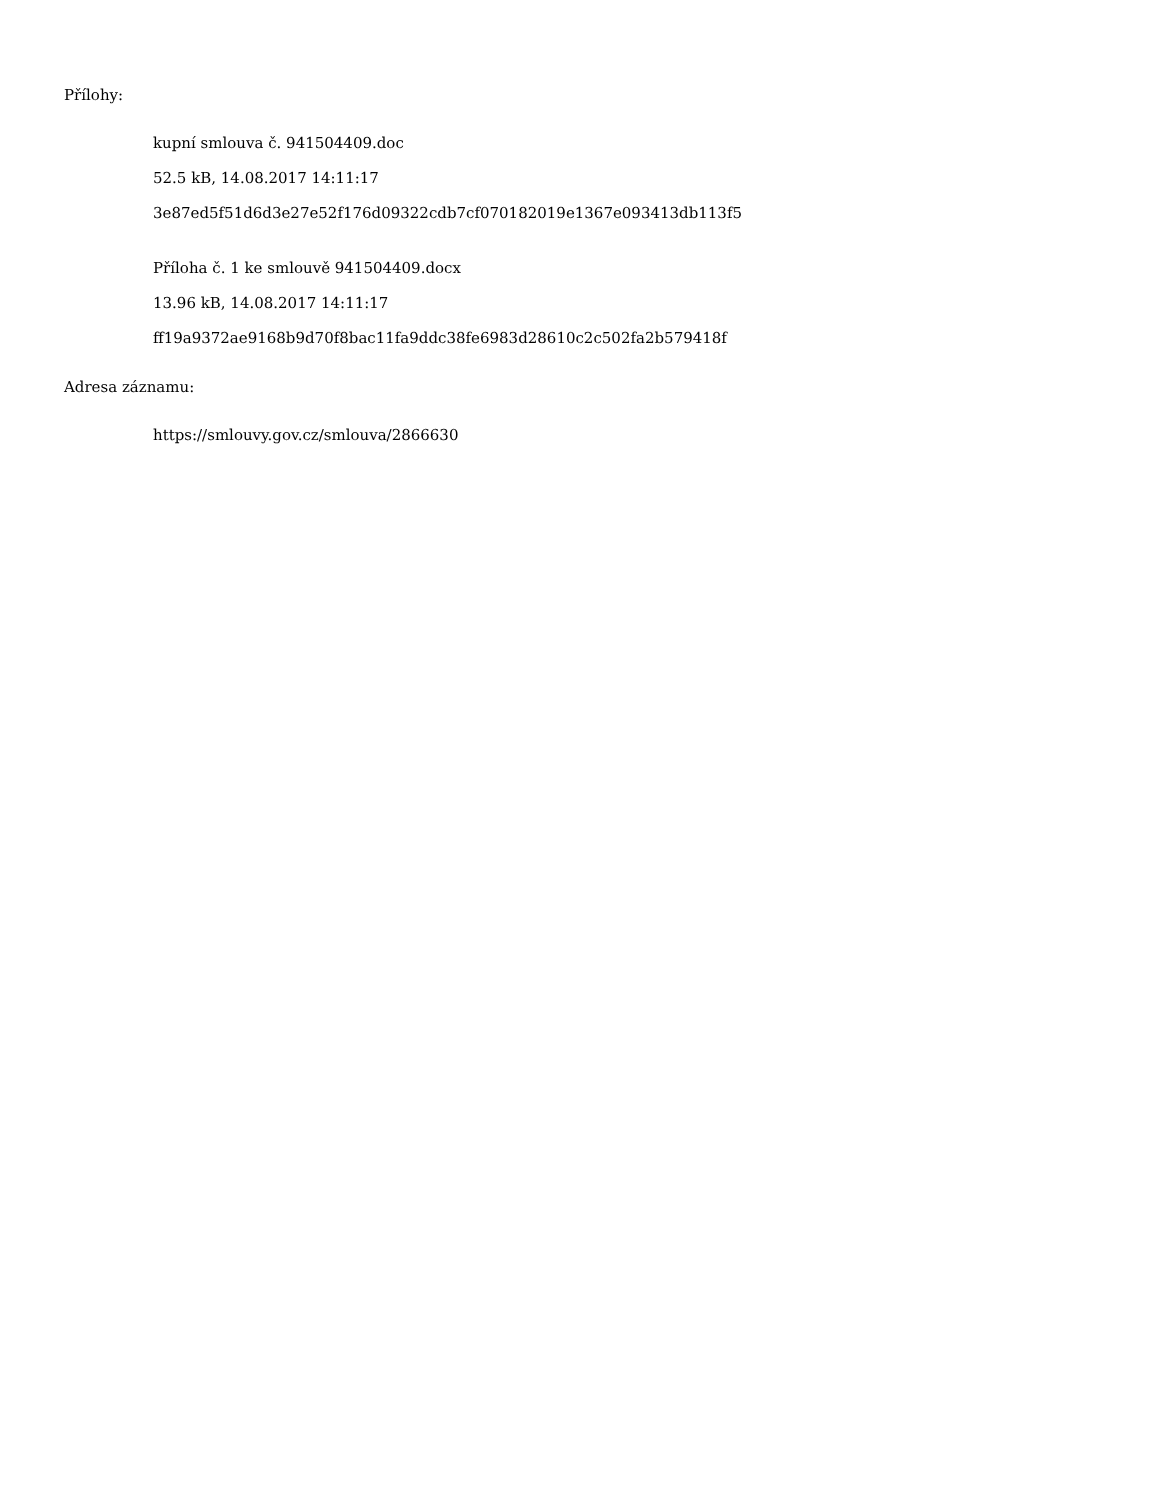Přílohy:
kupní smlouva č. 941504409.doc
52.5 kB, 14.08.2017 14:11:17
3e87ed5f51d6d3e27e52f176d09322cdb7cf070182019e1367e093413db113f5
Příloha č. 1 ke smlouvě 941504409.docx
13.96 kB, 14.08.2017 14:11:17
ff19a9372ae9168b9d70f8bac11fa9ddc38fe6983d28610c2c502fa2b579418f
Adresa záznamu:
https://smlouvy.gov.cz/smlouva/2866630